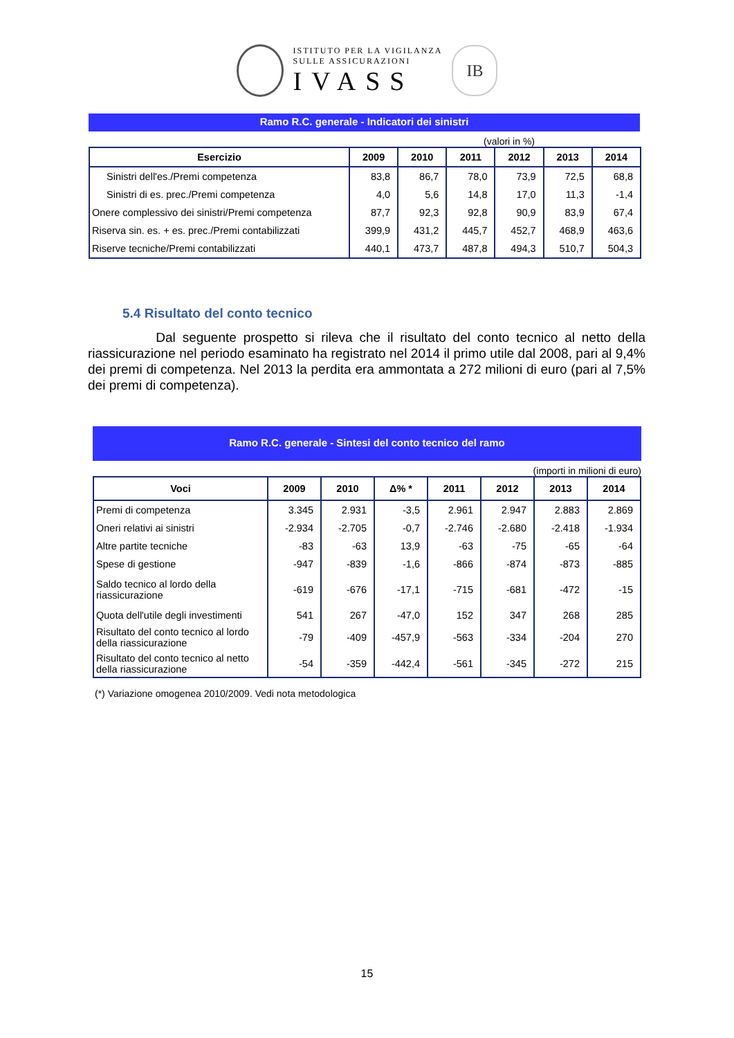ISTITUTO PER LA VIGILANZA
SULLE ASSICURAZIONI
IVASS
IB
Ramo R.C. generale - Indicatori dei sinistri
(valori in %)
| Esercizio | 2009 | 2010 | 2011 | 2012 | 2013 | 2014 |
| --- | --- | --- | --- | --- | --- | --- |
| Sinistri dell'es./Premi competenza | 83,8 | 86,7 | 78,0 | 73,9 | 72,5 | 68,8 |
| Sinistri di es. prec./Premi competenza | 4,0 | 5,6 | 14,8 | 17,0 | 11,3 | -1,4 |
| Onere complessivo dei sinistri/Premi competenza | 87,7 | 92,3 | 92,8 | 90,9 | 83,9 | 67,4 |
| Riserva sin. es. + es. prec./Premi contabilizzati | 399,9 | 431,2 | 445,7 | 452,7 | 468,9 | 463,6 |
| Riserve tecniche/Premi contabilizzati | 440,1 | 473,7 | 487,8 | 494,3 | 510,7 | 504,3 |
5.4 Risultato del conto tecnico
Dal seguente prospetto si rileva che il risultato del conto tecnico al netto della riassicurazione nel periodo esaminato ha registrato nel 2014 il primo utile dal 2008, pari al 9,4% dei premi di competenza. Nel 2013 la perdita era ammontata a 272 milioni di euro (pari al 7,5% dei premi di competenza).
Ramo R.C. generale - Sintesi del conto tecnico del ramo
(importi in milioni di euro)
| Voci | 2009 | 2010 | Δ% * | 2011 | 2012 | 2013 | 2014 |
| --- | --- | --- | --- | --- | --- | --- | --- |
| Premi di competenza | 3.345 | 2.931 | -3,5 | 2.961 | 2.947 | 2.883 | 2.869 |
| Oneri relativi ai sinistri | -2.934 | -2.705 | -0,7 | -2.746 | -2.680 | -2.418 | -1.934 |
| Altre partite tecniche | -83 | -63 | 13,9 | -63 | -75 | -65 | -64 |
| Spese di gestione | -947 | -839 | -1,6 | -866 | -874 | -873 | -885 |
| Saldo tecnico al lordo della riassicurazione | -619 | -676 | -17,1 | -715 | -681 | -472 | -15 |
| Quota dell'utile degli investimenti | 541 | 267 | -47,0 | 152 | 347 | 268 | 285 |
| Risultato del conto tecnico al lordo della riassicurazione | -79 | -409 | -457,9 | -563 | -334 | -204 | 270 |
| Risultato del conto tecnico al netto della riassicurazione | -54 | -359 | -442,4 | -561 | -345 | -272 | 215 |
(*) Variazione omogenea 2010/2009. Vedi nota metodologica
15